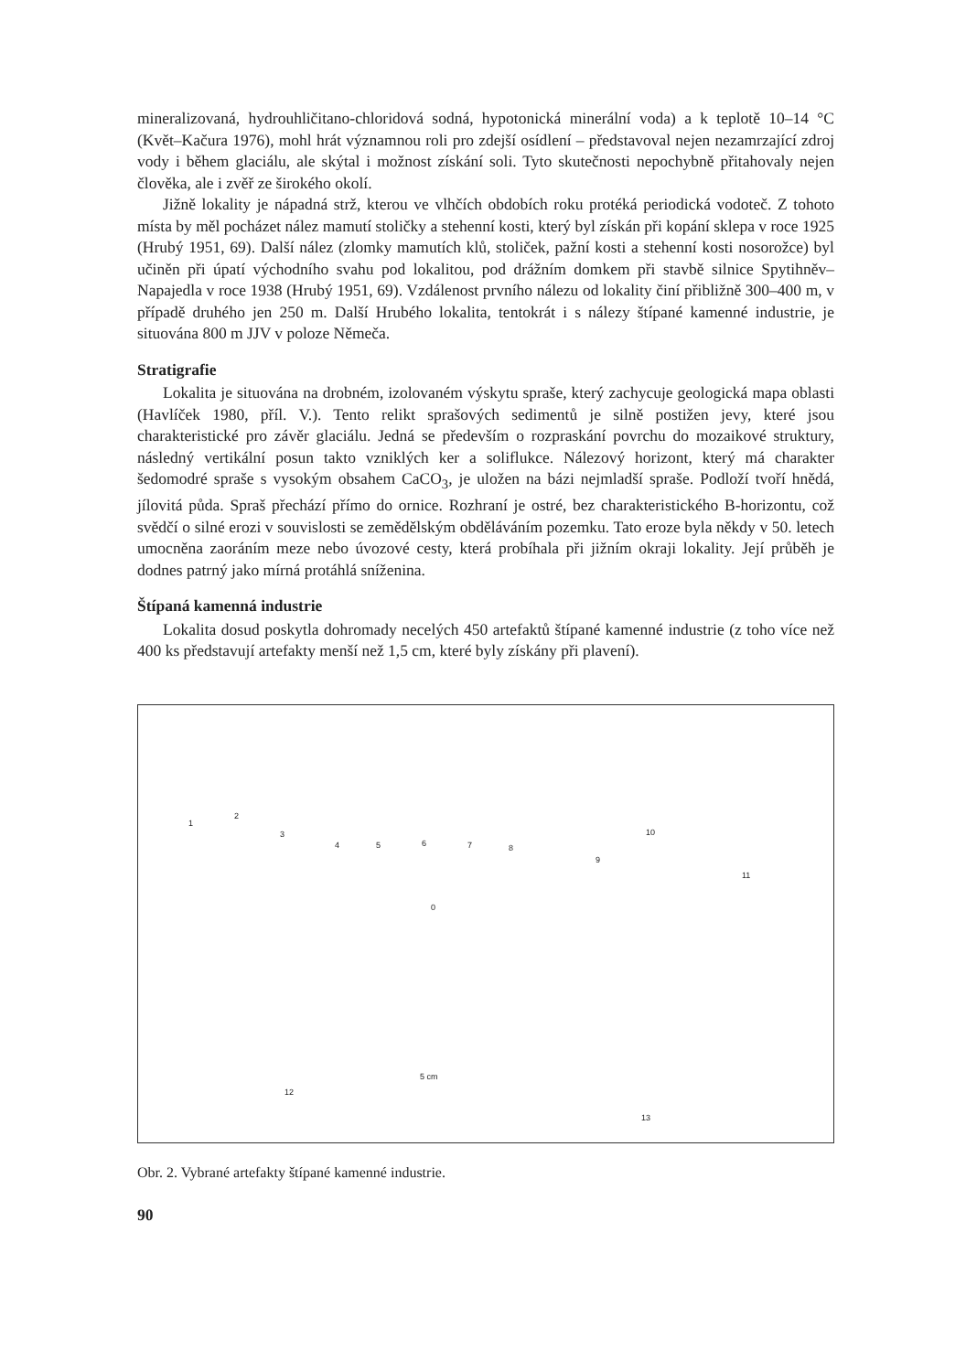mineralizovaná, hydrouhličitano-chloridová sodná, hypotonická minerální voda) a k teplotě 10–14 °C (Květ–Kačura 1976), mohl hrát významnou roli pro zdejší osídlení – představoval nejen nezamrzající zdroj vody i během glaciálu, ale skýtal i možnost získání soli. Tyto skutečnosti nepochybně přitahovaly nejen člověka, ale i zvěř ze širokého okolí.
Jižně lokality je nápadná strž, kterou ve vlhčích obdobích roku protéká periodická vodoteč. Z tohoto místa by měl pocházet nález mamutí stoličky a stehenní kosti, který byl získán při kopání sklepa v roce 1925 (Hrubý 1951, 69). Další nález (zlomky mamutích klů, stoliček, pažní kosti a stehenní kosti nosorožce) byl učiněn při úpatí východního svahu pod lokalitou, pod drážním domkem při stavbě silnice Spytihněv–Napajedla v roce 1938 (Hrubý 1951, 69). Vzdálenost prvního nálezu od lokality činí přibližně 300–400 m, v případě druhého jen 250 m. Další Hrubého lokalita, tentokrát i s nálezy štípané kamenné industrie, je situována 800 m JJV v poloze Němeča.
Stratigrafie
Lokalita je situována na drobném, izolovaném výskytu spraše, který zachycuje geologická mapa oblasti (Havlíček 1980, příl. V.). Tento relikt sprašových sedimentů je silně postižen jevy, které jsou charakteristické pro závěr glaciálu. Jedná se především o rozpraskání povrchu do mozaikové struktury, následný vertikální posun takto vzniklých ker a soliflukce. Nálezový horizont, který má charakter šedomodré spraše s vysokým obsahem CaCO<sub>3</sub>, je uložen na bázi nejmladší spraše. Podloží tvoří hnědá, jílovitá půda. Spraš přechází přímo do ornice. Rozhraní je ostré, bez charakteristického B-horizontu, což svědčí o silné erozi v souvislosti se zemědělským obděláváním pozemku. Tato eroze byla někdy v 50. letech umocněna zaoráním meze nebo úvozové cesty, která probíhala při jižním okraji lokality. Její průběh je dodnes patrný jako mírná protáhlá sníženina.
Štípaná kamenná industrie
Lokalita dosud poskytla dohromady necelých 450 artefaktů štípané kamenné industrie (z toho více než 400 ks představují artefakty menší než 1,5 cm, které byly získány při plavení).
1
2
3
4 5 6 7 8
9
10
11
0
5 cm
12
13
Obr. 2. Vybrané artefakty štípané kamenné industrie.
90